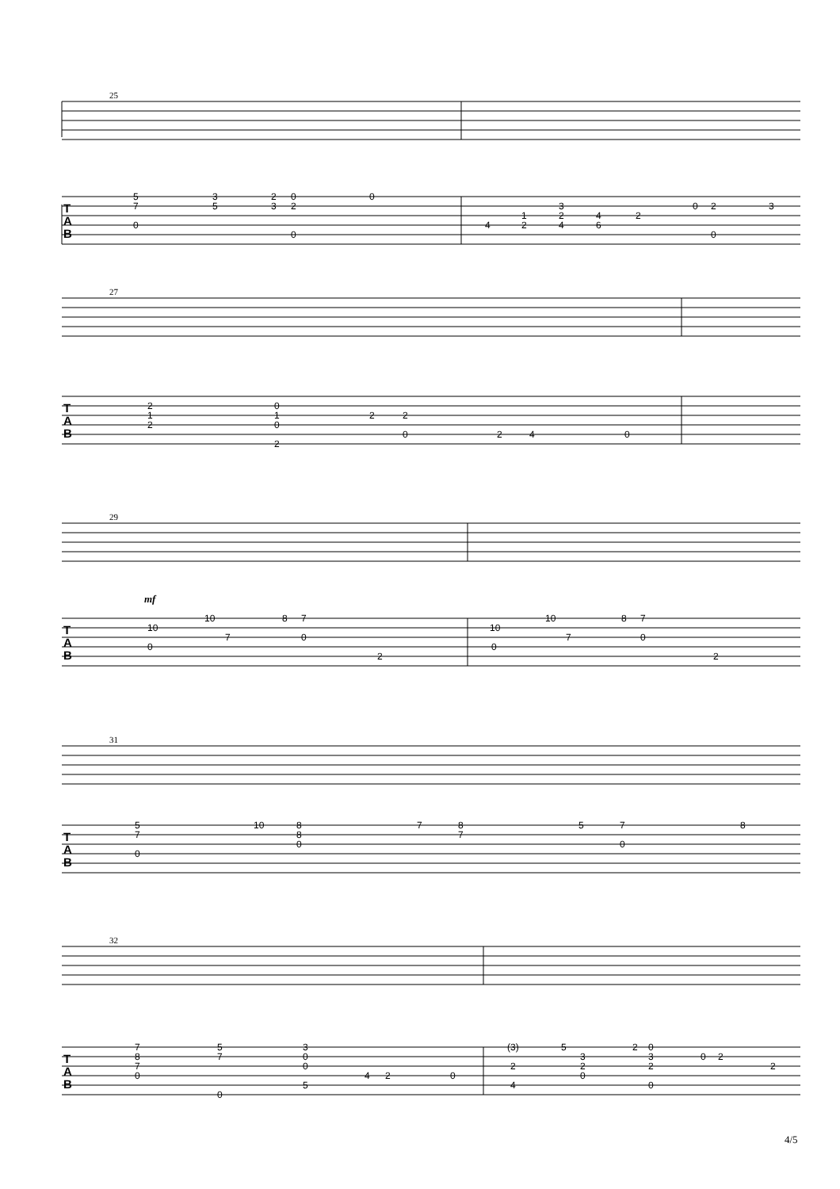25
27
29
31
32
5
7
0
3
5
2
3
0
2
0
0
4
1
2
3
2
4
4
6
2
0
2
0
3
2
1
2
0
1
0
2
2
2
0
2
4
0
10
0
10
7
8
7
0
2
10
0
10
7
8
7
0
2
5
7
0
10
8
8
0
7
8
7
5
7
0
8
7
8
7
0
5
7
0
3
0
0
5
4
2
0
(3)
5
2
0
3
2
0
3
2
0
2
4
0
2
2
T
A
B
T
A
B
T
A
B
T
A
B
T
A
B
mf
4/5